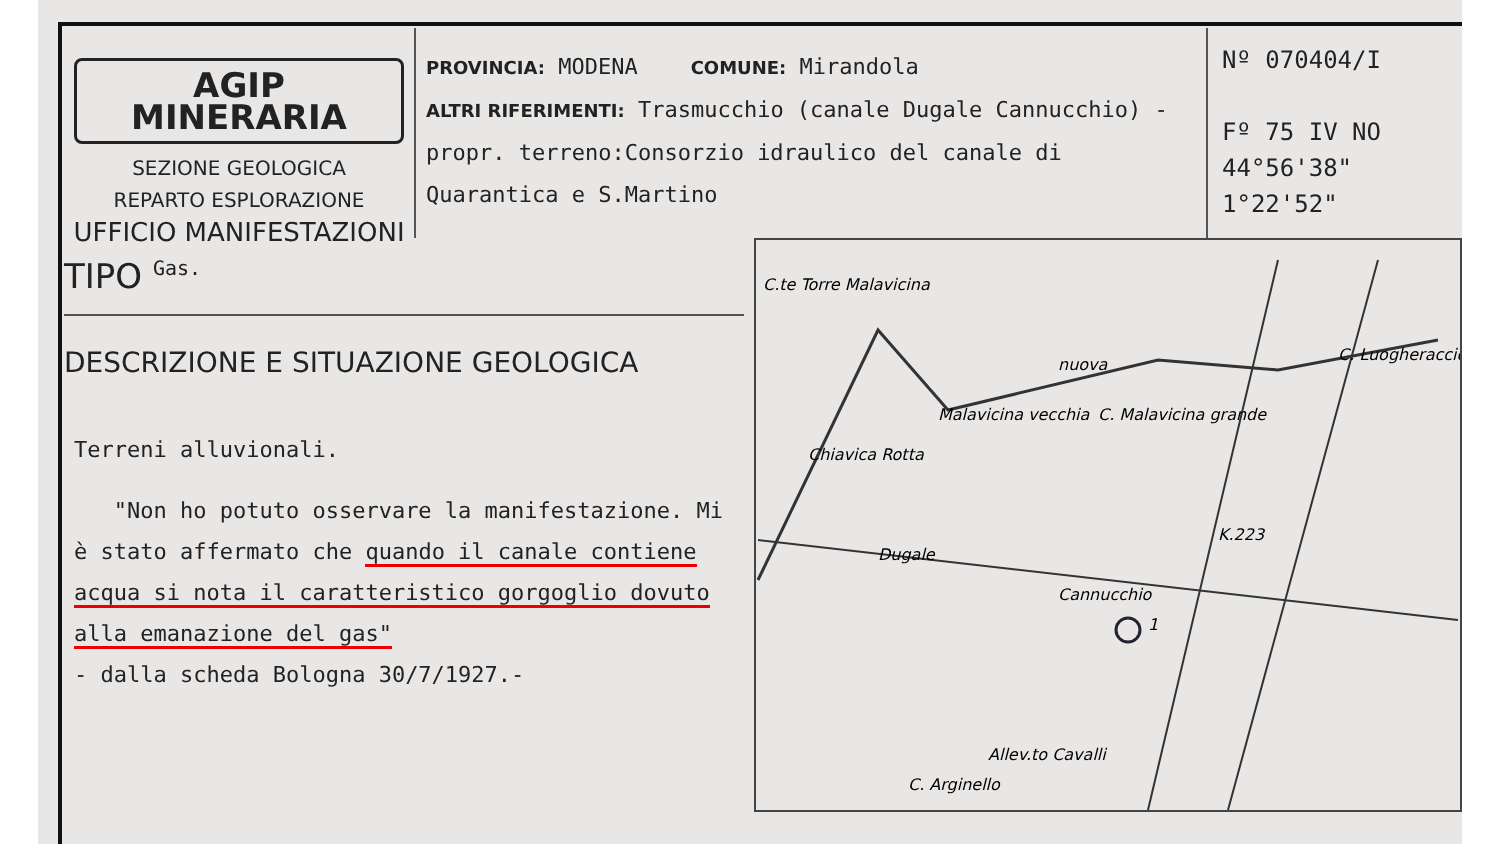AGIP MINERARIA
SEZIONE GEOLOGICA
REPARTO ESPLORAZIONE
UFFICIO MANIFESTAZIONI
PROVINCIA: MODENA COMUNE: Mirandola
ALTRI RIFERIMENTI: Trasmucchio (canale Dugale Cannucchio) - propr. terreno:Consorzio idraulico del canale di Quarantica e S.Martino
Nº 070404/I
Fº 75 IV NO
44°56'38"
1°22'52"
TIPO Gas.
DESCRIZIONE E SITUAZIONE GEOLOGICA
Terreni alluvionali.
"Non ho potuto osservare la manifestazione. Mi è stato affermato che quando il canale contiene acqua si nota il caratteristico gorgoglio dovuto alla emanazione del gas"
- dalla scheda Bologna 30/7/1927.-
C.te Torre Malavicina
nuova
Malavicina vecchia
C. Malavicina grande
Chiavica Rotta
Dugale
K.223
Cannucchio
Allev.to Cavalli
C. Arginello
C. Luogheraccio
1